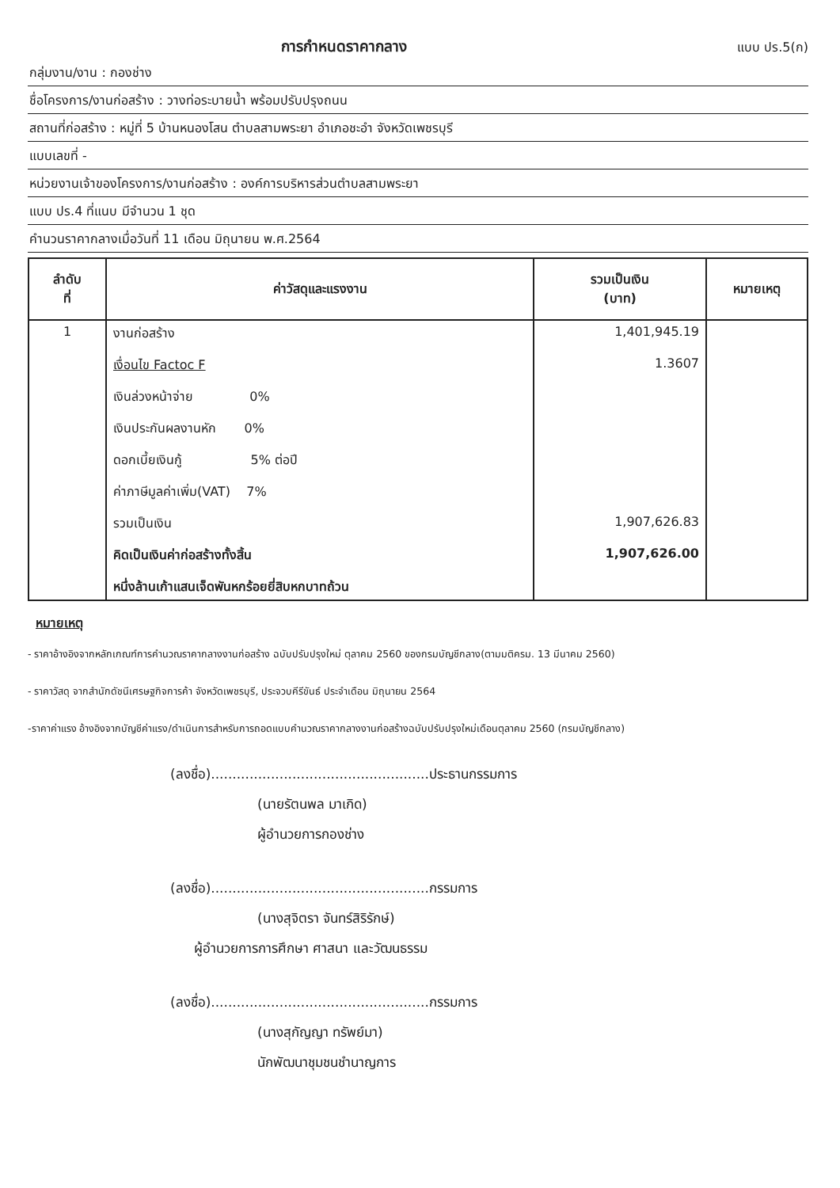การกำหนดราคากลาง
แบบ ปร.5(ก)
กลุ่มงาน/งาน : กองช่าง
ชื่อโครงการ/งานก่อสร้าง : วางท่อระบายน้ำ พร้อมปรับปรุงถนน
สถานที่ก่อสร้าง : หมู่ที่ 5 บ้านหนองโสน ตำบลสามพระยา อำเภอชะอำ จังหวัดเพชรบุรี
แบบเลขที่ -
หน่วยงานเจ้าของโครงการ/งานก่อสร้าง : องค์การบริหารส่วนตำบลสามพระยา
แบบ ปร.4 ที่แนบ มีจำนวน 1 ชุด
คำนวนราคากลางเมื่อวันที่ 11 เดือน มิถุนายน พ.ศ.2564
| ลำดับ ที่ | ค่าวัสดุและแรงงาน | รวมเป็นเงิน (บาท) | หมายเหตุ |
| --- | --- | --- | --- |
| 1 | งานก่อสร้าง เงื่อนไข Factoc F เงินล่วงหน้าจ่าย 0% เงินประกันผลงานหัก 0% ดอกเบี้ยเงินกู้ 5% ต่อปี ค่าภาษีมูลค่าเพิ่ม(VAT) 7% รวมเป็นเงิน คิดเป็นเงินค่าก่อสร้างทั้งสิ้น หนึ่งล้านเก้าแสนเจ็ดพันหกร้อยยี่สิบหกบาทถ้วน | 1,401,945.19 1.3607 1,907,626.83 1,907,626.00 | |
หมายเหตุ
- ราคาอ้างอิงจากหลักเกณฑ์การคำนวณราคากลางงานก่อสร้าง ฉบับปรับปรุงใหม่ ตุลาคม 2560 ของกรมบัญชีกลาง(ตามมติครม. 13 มีนาคม 2560)
- ราคาวัสดุ จากสำนักดัชนีเศรษฐกิจการค้า จังหวัดเพชรบุรี, ประจวบคีรีขันธ์ ประจำเดือน มิถุนายน 2564
-ราคาค่าแรง อ้างอิงจากบัญชีค่าแรง/ดำเนินการสำหรับการถอดแบบคำนวณราคากลางงานก่อสร้างฉบับปรับปรุงใหม่เดือนตุลาคม 2560 (กรมบัญชีกลาง)
(ลงชื่อ)...................................................ประธานกรรมการ
(นายรัตนพล มาเกิด)
ผู้อำนวยการกองช่าง
(ลงชื่อ)...................................................กรรมการ
(นางสุจิตรา จันทร์สิริรักษ์)
ผู้อำนวยการการศึกษา ศาสนา และวัฒนธรรม
(ลงชื่อ)...................................................กรรมการ
(นางสุกัญญา ทรัพย์มา)
นักพัฒนาชุมชนชำนาญการ